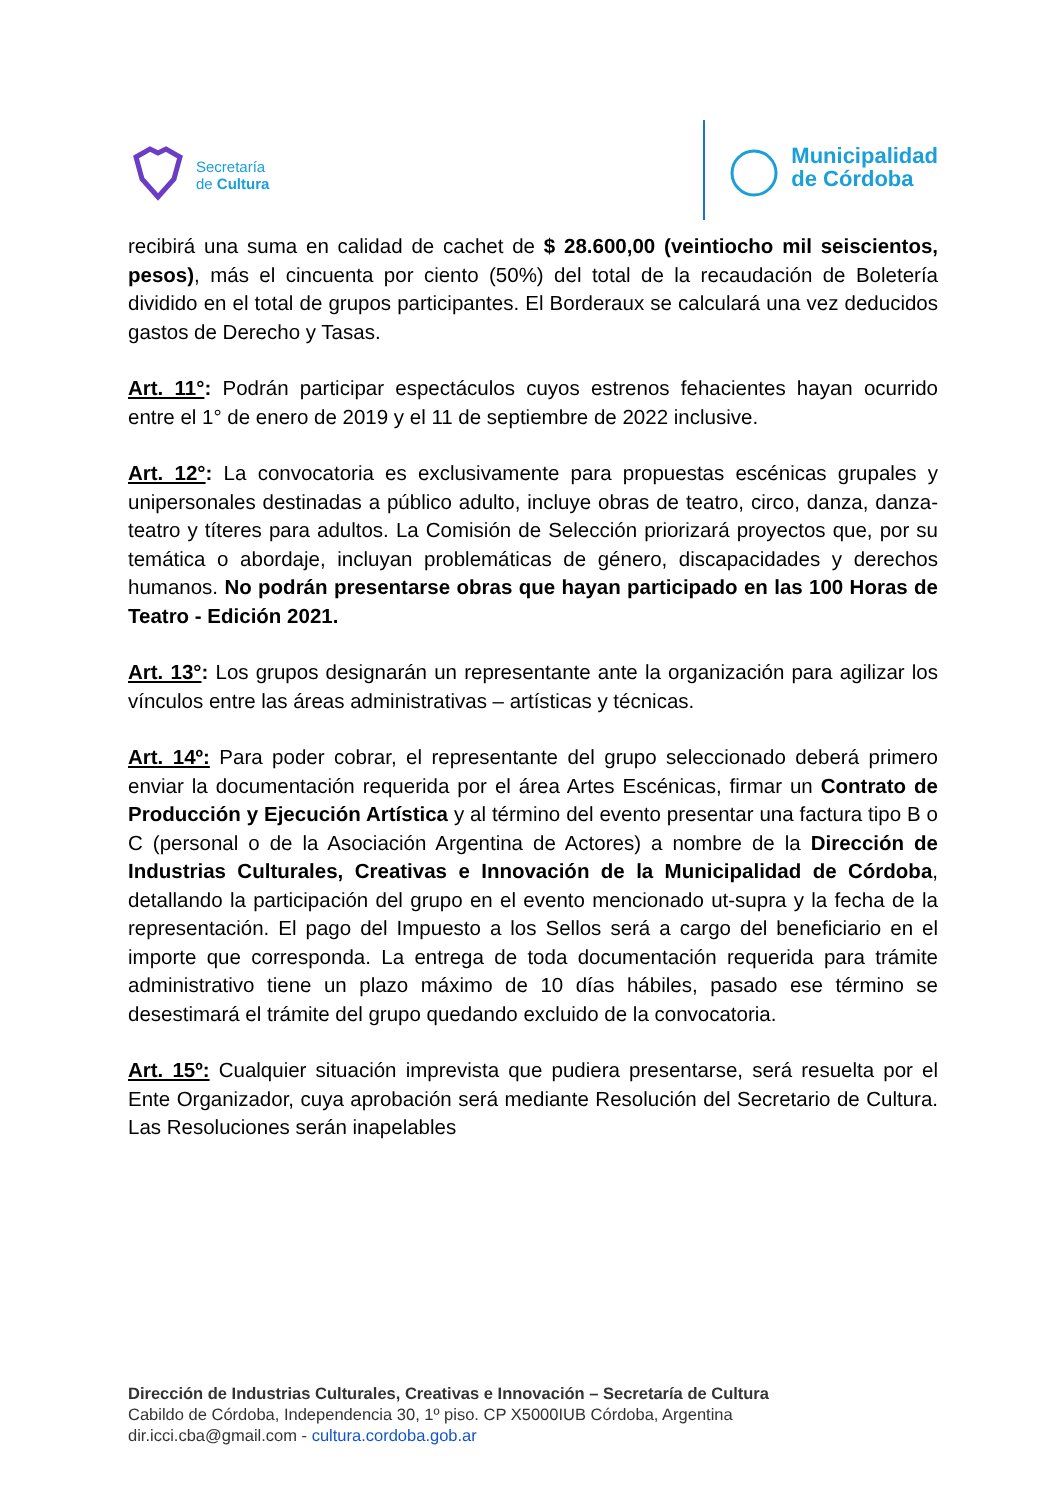Secretaría
de Cultura
Municipalidad
de Córdoba
recibirá una suma en calidad de cachet de $ 28.600,00 (veintiocho mil seiscientos, pesos), más el cincuenta por ciento (50%) del total de la recaudación de Boletería dividido en el total de grupos participantes. El Borderaux se calculará una vez deducidos gastos de Derecho y Tasas.
Art. 11°: Podrán participar espectáculos cuyos estrenos fehacientes hayan ocurrido entre el 1° de enero de 2019 y el 11 de septiembre de 2022 inclusive.
Art. 12°: La convocatoria es exclusivamente para propuestas escénicas grupales y unipersonales destinadas a público adulto, incluye obras de teatro, circo, danza, danza-teatro y títeres para adultos. La Comisión de Selección priorizará proyectos que, por su temática o abordaje, incluyan problemáticas de género, discapacidades y derechos humanos. No podrán presentarse obras que hayan participado en las 100 Horas de Teatro - Edición 2021.
Art. 13°: Los grupos designarán un representante ante la organización para agilizar los vínculos entre las áreas administrativas – artísticas y técnicas.
Art. 14º: Para poder cobrar, el representante del grupo seleccionado deberá primero enviar la documentación requerida por el área Artes Escénicas, firmar un Contrato de Producción y Ejecución Artística y al término del evento presentar una factura tipo B o C (personal o de la Asociación Argentina de Actores) a nombre de la Dirección de Industrias Culturales, Creativas e Innovación de la Municipalidad de Córdoba, detallando la participación del grupo en el evento mencionado ut-supra y la fecha de la representación. El pago del Impuesto a los Sellos será a cargo del beneficiario en el importe que corresponda. La entrega de toda documentación requerida para trámite administrativo tiene un plazo máximo de 10 días hábiles, pasado ese término se desestimará el trámite del grupo quedando excluido de la convocatoria.
Art. 15º: Cualquier situación imprevista que pudiera presentarse, será resuelta por el Ente Organizador, cuya aprobación será mediante Resolución del Secretario de Cultura. Las Resoluciones serán inapelables
Dirección de Industrias Culturales, Creativas e Innovación – Secretaría de Cultura
Cabildo de Córdoba, Independencia 30, 1º piso. CP X5000IUB Córdoba, Argentina
dir.icci.cba@gmail.com - cultura.cordoba.gob.ar